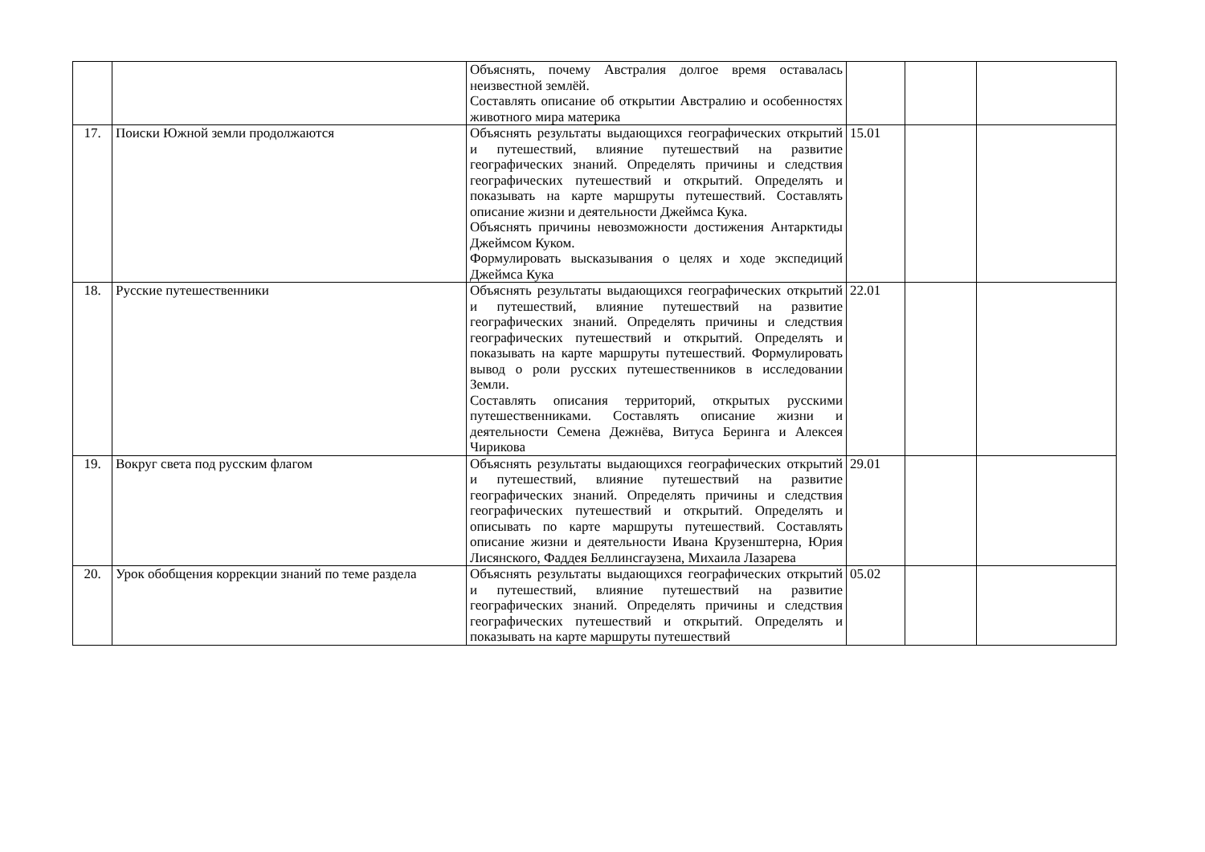| | | Объяснять, почему Австралия долгое время оставалась неизвестной землёй. Составлять описание об открытии Австралию и особенностях животного мира материка | | | |
| 17. | Поиски Южной земли продолжаются | Объяснять результаты выдающихся географических открытий и путешествий, влияние путешествий на развитие географических знаний. Определять причины и следствия географических путешествий и открытий. Определять и показывать на карте маршруты путешествий. Составлять описание жизни и деятельности Джеймса Кука. Объяснять причины невозможности достижения Антарктиды Джеймсом Куком. Формулировать высказывания о целях и ходе экспедиций Джеймса Кука | 15.01 | | |
| 18. | Русские путешественники | Объяснять результаты выдающихся географических открытий и путешествий, влияние путешествий на развитие географических знаний. Определять причины и следствия географических путешествий и открытий. Определять и показывать на карте маршруты путешествий. Формулировать вывод о роли русских путешественников в исследовании Земли. Составлять описания территорий, открытых русскими путешественниками. Составлять описание жизни и деятельности Семена Дежнёва, Витуса Беринга и Алексея Чирикова | 22.01 | | |
| 19. | Вокруг света под русским флагом | Объяснять результаты выдающихся географических открытий и путешествий, влияние путешествий на развитие географических знаний. Определять причины и следствия географических путешествий и открытий. Определять и описывать по карте маршруты путешествий. Составлять описание жизни и деятельности Ивана Крузенштерна, Юрия Лисянского, Фаддея Беллинсгаузена, Михаила Лазарева | 29.01 | | |
| 20. | Урок обобщения коррекции знаний по теме раздела | Объяснять результаты выдающихся географических открытий и путешествий, влияние путешествий на развитие географических знаний. Определять причины и следствия географических путешествий и открытий. Определять и показывать на карте маршруты путешествий | 05.02 | | |